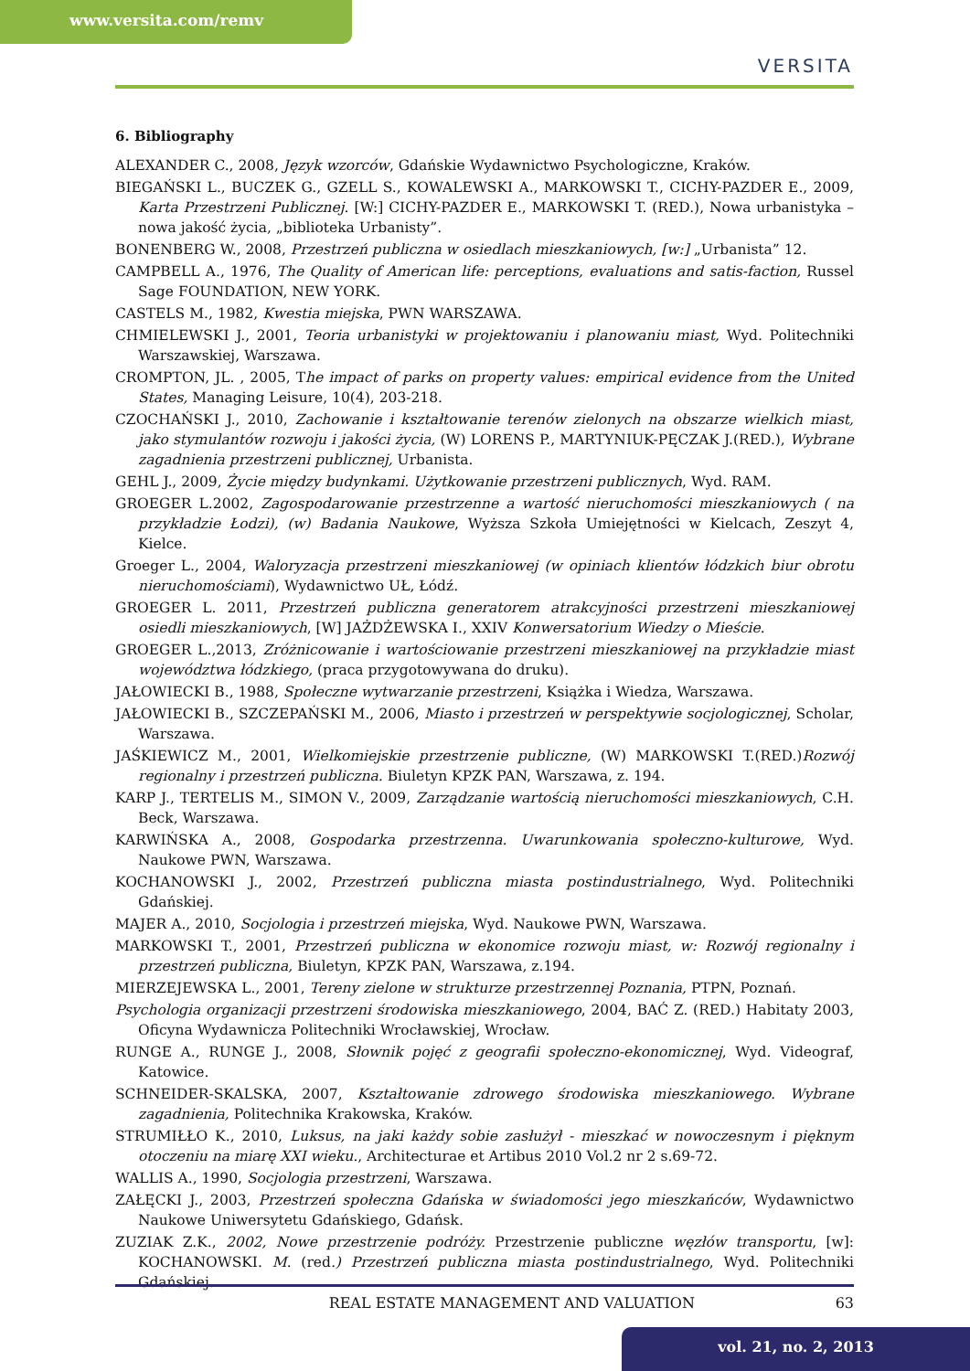www.versita.com/remv
VERSITA
6. Bibliography
ALEXANDER C., 2008, Język wzorców, Gdańskie Wydawnictwo Psychologiczne, Kraków.
BIEGAŃSKI L., BUCZEK G., GZELL S., KOWALEWSKI A., MARKOWSKI T., CICHY-PAZDER E., 2009, Karta Przestrzeni Publicznej. [W:] CICHY-PAZDER E., MARKOWSKI T. (RED.), Nowa urbanistyka – nowa jakość życia, „biblioteka Urbanisty”.
BONENBERG W., 2008, Przestrzeń publiczna w osiedlach mieszkaniowych, [w:] „Urbanista” 12.
CAMPBELL A., 1976, The Quality of American life: perceptions, evaluations and satis-faction, Russel Sage FOUNDATION, NEW YORK.
CASTELS M., 1982, Kwestia miejska, PWN WARSZAWA.
CHMIELEWSKI J., 2001, Teoria urbanistyki w projektowaniu i planowaniu miast, Wyd. Politechniki Warszawskiej, Warszawa.
CROMPTON, JL. , 2005, The impact of parks on property values: empirical evidence from the United States, Managing Leisure, 10(4), 203-218.
CZOCHAŃSKI J., 2010, Zachowanie i kształtowanie terenów zielonych na obszarze wielkich miast, jako stymulantów rozwoju i jakości życia, (W) LORENS P., MARTYNIUK-PĘCZAK J.(RED.), Wybrane zagadnienia przestrzeni publicznej, Urbanista.
GEHL J., 2009, Życie między budynkami. Użytkowanie przestrzeni publicznych, Wyd. RAM.
GROEGER L.2002, Zagospodarowanie przestrzenne a wartość nieruchomości mieszkaniowych ( na przykładzie Łodzi), (w) Badania Naukowe, Wyższa Szkoła Umiejętności w Kielcach, Zeszyt 4, Kielce.
Groeger L., 2004, Waloryzacja przestrzeni mieszkaniowej (w opiniach klientów łódzkich biur obrotu nieruchomościami), Wydawnictwo UŁ, Łódź.
GROEGER L. 2011, Przestrzeń publiczna generatorem atrakcyjności przestrzeni mieszkaniowej osiedli mieszkaniowych, [W] JAŻDŻEWSKA I., XXIV Konwersatorium Wiedzy o Mieście.
GROEGER L.,2013, Zróżnicowanie i wartościowanie przestrzeni mieszkaniowej na przykładzie miast województwa łódzkiego, (praca przygotowywana do druku).
JAŁOWIECKI B., 1988, Społeczne wytwarzanie przestrzeni, Książka i Wiedza, Warszawa.
JAŁOWIECKI B., SZCZEPAŃSKI M., 2006, Miasto i przestrzeń w perspektywie socjologicznej, Scholar, Warszawa.
JAŚKIEWICZ M., 2001, Wielkomiejskie przestrzenie publiczne, (W) MARKOWSKI T.(RED.)Rozwój regionalny i przestrzeń publiczna. Biuletyn KPZK PAN, Warszawa, z. 194.
KARP J., TERTELIS M., SIMON V., 2009, Zarządzanie wartością nieruchomości mieszkaniowych, C.H. Beck, Warszawa.
KARWIŃSKA A., 2008, Gospodarka przestrzenna. Uwarunkowania społeczno-kulturowe, Wyd. Naukowe PWN, Warszawa.
KOCHANOWSKI J., 2002, Przestrzeń publiczna miasta postindustrialnego, Wyd. Politechniki Gdańskiej.
MAJER A., 2010, Socjologia i przestrzeń miejska, Wyd. Naukowe PWN, Warszawa.
MARKOWSKI T., 2001, Przestrzeń publiczna w ekonomice rozwoju miast, w: Rozwój regionalny i przestrzeń publiczna, Biuletyn, KPZK PAN, Warszawa, z.194.
MIERZEJEWSKA L., 2001, Tereny zielone w strukturze przestrzennej Poznania, PTPN, Poznań.
Psychologia organizacji przestrzeni środowiska mieszkaniowego, 2004, BAĆ Z. (RED.) Habitaty 2003, Oficyna Wydawnicza Politechniki Wrocławskiej, Wrocław.
RUNGE A., RUNGE J., 2008, Słownik pojęć z geografii społeczno-ekonomicznej, Wyd. Videograf, Katowice.
SCHNEIDER-SKALSKA, 2007, Kształtowanie zdrowego środowiska mieszkaniowego. Wybrane zagadnienia, Politechnika Krakowska, Kraków.
STRUMIŁŁO K., 2010, Luksus, na jaki każdy sobie zasłużył - mieszkać w nowoczesnym i pięknym otoczeniu na miarę XXI wieku., Architecturae et Artibus 2010 Vol.2 nr 2 s.69-72.
WALLIS A., 1990, Socjologia przestrzeni, Warszawa.
ZAŁĘCKI J., 2003, Przestrzeń społeczna Gdańska w świadomości jego mieszkańców, Wydawnictwo Naukowe Uniwersytetu Gdańskiego, Gdańsk.
ZUZIAK Z.K., 2002, Nowe przestrzenie podróży. Przestrzenie publiczne węzłów transportu, [w]: KOCHANOWSKI. M. (red.) Przestrzeń publiczna miasta postindustrialnego, Wyd. Politechniki Gdańskiej.
REAL ESTATE MANAGEMENT AND VALUATION 63
vol. 21, no. 2, 2013